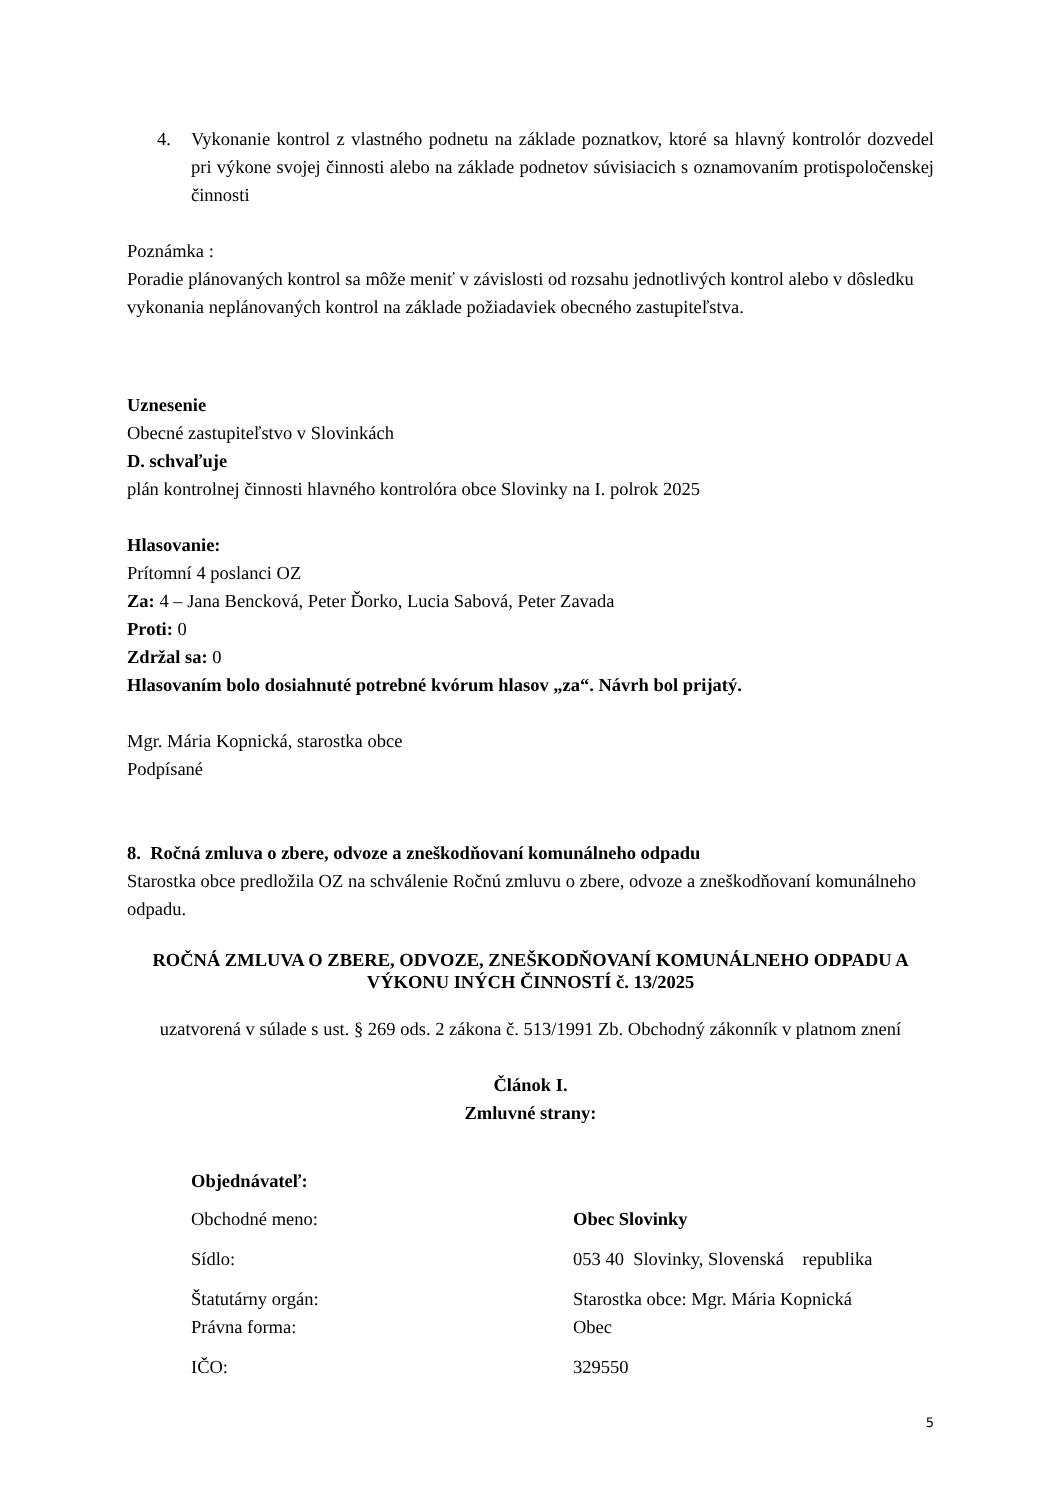4. Vykonanie kontrol z vlastného podnetu na základe poznatkov, ktoré sa hlavný kontrolór dozvedel pri výkone svojej činnosti alebo na základe podnetov súvisiacich s oznamovaním protispoločenskej činnosti
Poznámka :
Poradie plánovaných kontrol sa môže meniť v závislosti od rozsahu jednotlivých kontrol alebo v dôsledku vykonania neplánovaných kontrol na základe požiadaviek obecného zastupiteľstva.
Uznesenie
Obecné zastupiteľstvo v Slovinkách
D. schvaľuje
plán kontrolnej činnosti hlavného kontrolóra obce Slovinky na I. polrok 2025
Hlasovanie:
Prítomní 4 poslanci OZ
Za: 4 – Jana Bencková, Peter Ďorko, Lucia Sabová, Peter Zavada
Proti: 0
Zdržal sa: 0
Hlasovaním bolo dosiahnuté potrebné kvórum hlasov „za“. Návrh bol prijatý.
Mgr. Mária Kopnická, starostka obce
Podpísané
8. Ročná zmluva o zbere, odvoze a zneškodňovaní komunálneho odpadu
Starostka obce predložila OZ na schválenie Ročnú zmluvu o zbere, odvoze a zneškodňovaní komunálneho odpadu.
ROČNÁ ZMLUVA O ZBERE, ODVOZE, ZNEŠKODŇOVANÍ KOMUNÁLNEHO ODPADU A VÝKONU INÝCH ČINNOSTÍ č. 13/2025
uzatvorená v súlade s ust. § 269 ods. 2 zákona č. 513/1991 Zb. Obchodný zákonník v platnom znení
Článok I.
Zmluvné strany:
Objednávateľ:
| Obchodné meno: | Obec Slovinky |
| Sídlo: | 053 40 Slovinky, Slovenská republika |
| Štatutárny orgán: Právna forma: | Starostka obce: Mgr. Mária Kopnická Obec |
| IČO: | 329550 |
5